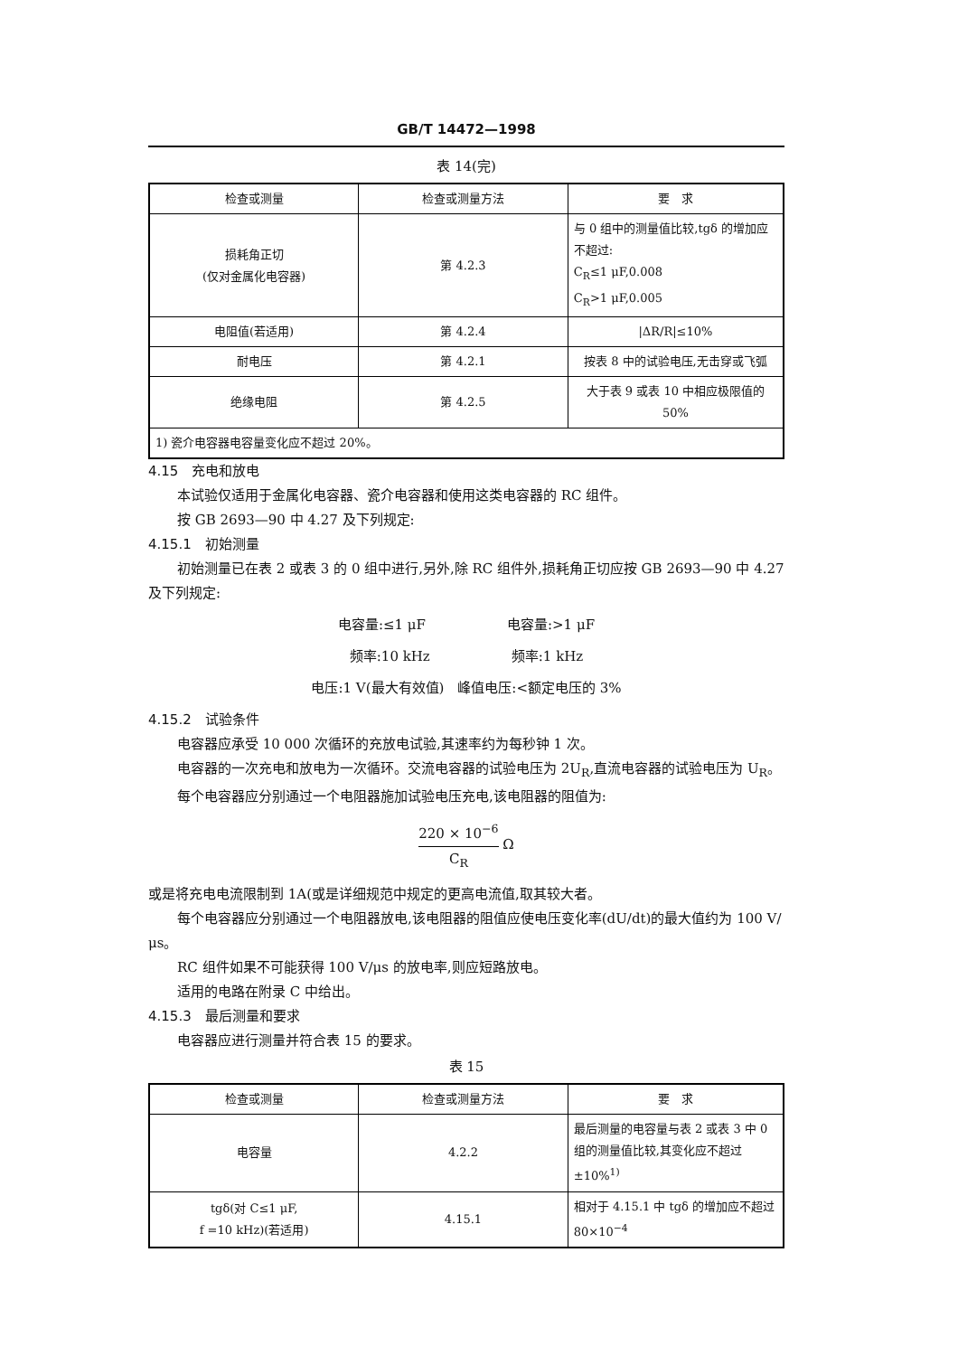GB/T 14472—1998
表 14(完)
| 检查或测量 | 检查或测量方法 | 要 求 |
| --- | --- | --- |
| 损耗角正切 (仅对金属化电容器) | 第 4.2.3 | 与 0 组中的测量值比较,tgδ 的增加应不超过: C<sub>R</sub>≤1 μF,0.008 C<sub>R</sub>>1 μF,0.005 |
| 电阻值(若适用) | 第 4.2.4 | /ΔR/R/≤10% |
| 耐电压 | 第 4.2.1 | 按表 8 中的试验电压,无击穿或飞弧 |
| 绝缘电阻 | 第 4.2.5 | 大于表 9 或表 10 中相应极限值的 50% |
| 1) 瓷介电容器电容量变化应不超过 20%。 | | |
4.15　充电和放电
本试验仅适用于金属化电容器、瓷介电容器和使用这类电容器的 RC 组件。
按 GB 2693—90 中 4.27 及下列规定:
4.15.1　初始测量
初始测量已在表 2 或表 3 的 0 组中进行,另外,除 RC 组件外,损耗角正切应按 GB 2693—90 中 4.27 及下列规定:
电容量:≤1 μF　　　　　　电容量:>1 μF
频率:10 kHz　　　　　　频率:1 kHz
电压:1 V(最大有效值)　峰值电压:<额定电压的 3%
4.15.2　试验条件
电容器应承受 10 000 次循环的充放电试验,其速率约为每秒钟 1 次。
电容器的一次充电和放电为一次循环。交流电容器的试验电压为 2U<sub>R</sub>,直流电容器的试验电压为 U<sub>R</sub>。
每个电容器应分别通过一个电阻器施加试验电压充电,该电阻器的阻值为:
220 × 10<sup>−6</sup> C<sub>R</sub> Ω
或是将充电电流限制到 1A(或是详细规范中规定的更高电流值,取其较大者。
每个电容器应分别通过一个电阻器放电,该电阻器的阻值应使电压变化率(dU/dt)的最大值约为 100 V/μs。
RC 组件如果不可能获得 100 V/μs 的放电率,则应短路放电。
适用的电路在附录 C 中给出。
4.15.3　最后测量和要求
电容器应进行测量并符合表 15 的要求。
表 15
| 检查或测量 | 检查或测量方法 | 要 求 |
| --- | --- | --- |
| 电容量 | 4.2.2 | 最后测量的电容量与表 2 或表 3 中 0 组的测量值比较,其变化应不超过 ±10%<sup>1)</sup> |
| tgδ(对 C≤1 μF, f =10 kHz)(若适用) | 4.15.1 | 相对于 4.15.1 中 tgδ 的增加应不超过 80×10<sup>−4</sup> |